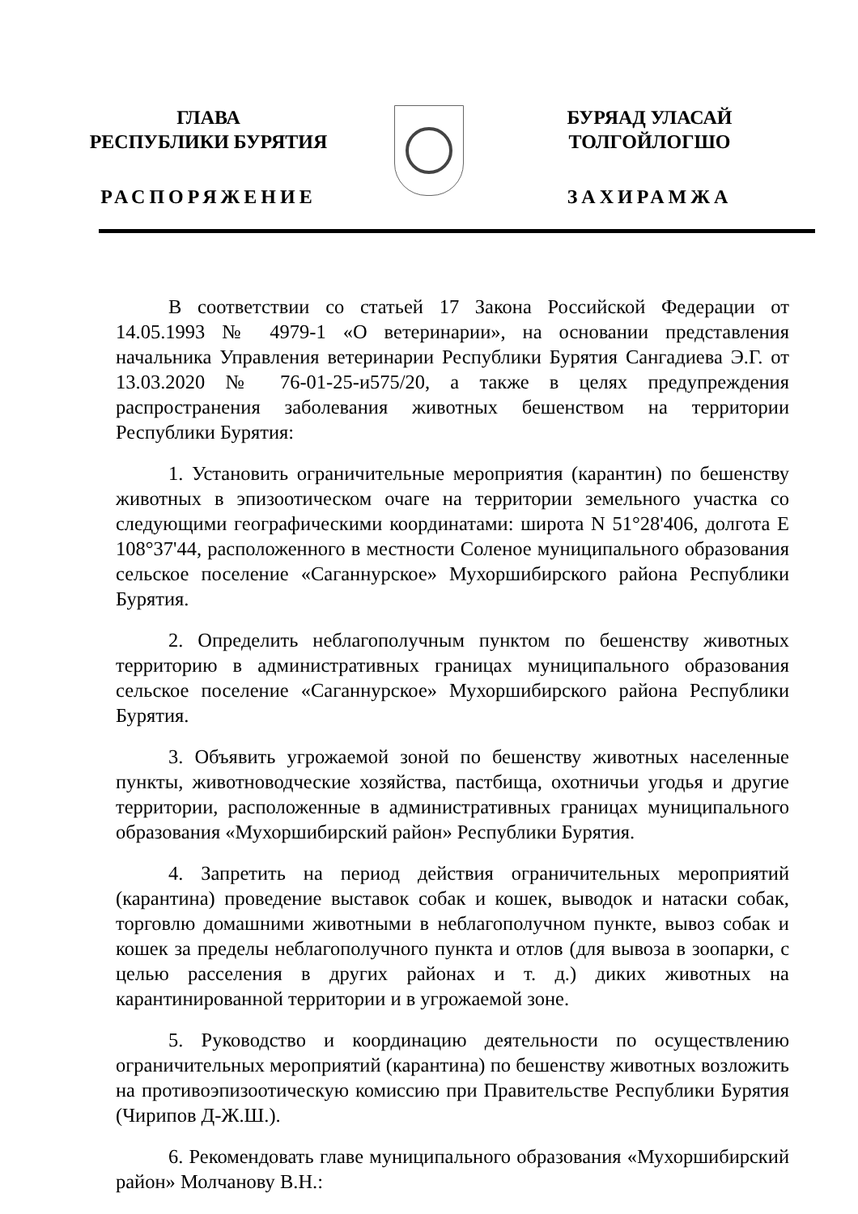ГЛАВА
РЕСПУБЛИКИ БУРЯТИЯ
РАСПОРЯЖЕНИЕ
БУРЯАД УЛАСАЙ
ТОЛГОЙЛОГШО
ЗАХИРАМЖА
В соответствии со статьей 17 Закона Российской Федерации от 14.05.1993 № 4979-1 «О ветеринарии», на основании представления начальника Управления ветеринарии Республики Бурятия Сангадиева Э.Г. от 13.03.2020 № 76-01-25-и575/20, а также в целях предупреждения распространения заболевания животных бешенством на территории Республики Бурятия:
1. Установить ограничительные мероприятия (карантин) по бешенству животных в эпизоотическом очаге на территории земельного участка со следующими географическими координатами: широта N 51°28'406, долгота E 108°37'44, расположенного в местности Соленое муниципального образования сельское поселение «Саганнурское» Мухоршибирского района Республики Бурятия.
2. Определить неблагополучным пунктом по бешенству животных территорию в административных границах муниципального образования сельское поселение «Саганнурское» Мухоршибирского района Республики Бурятия.
3. Объявить угрожаемой зоной по бешенству животных населенные пункты, животноводческие хозяйства, пастбища, охотничьи угодья и другие территории, расположенные в административных границах муниципального образования «Мухоршибирский район» Республики Бурятия.
4. Запретить на период действия ограничительных мероприятий (карантина) проведение выставок собак и кошек, выводок и натаски собак, торговлю домашними животными в неблагополучном пункте, вывоз собак и кошек за пределы неблагополучного пункта и отлов (для вывоза в зоопарки, с целью расселения в других районах и т. д.) диких животных на карантинированной территории и в угрожаемой зоне.
5. Руководство и координацию деятельности по осуществлению ограничительных мероприятий (карантина) по бешенству животных возложить на противоэпизоотическую комиссию при Правительстве Республики Бурятия (Чирипов Д-Ж.Ш.).
6. Рекомендовать главе муниципального образования «Мухоршибирский район» Молчанову В.Н.: